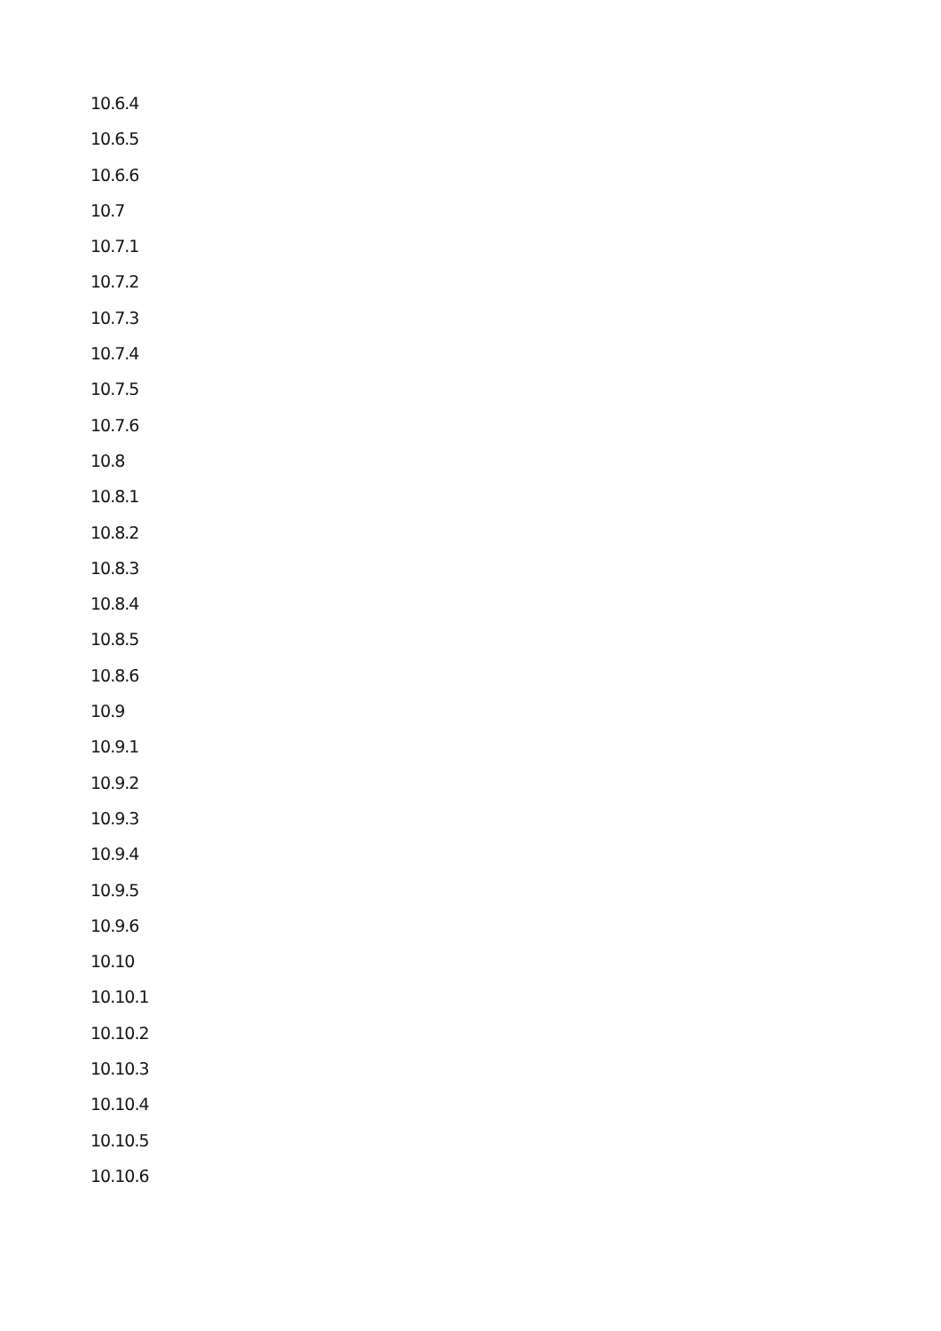10.6.4
10.6.5
10.6.6
10.7
10.7.1
10.7.2
10.7.3
10.7.4
10.7.5
10.7.6
10.8
10.8.1
10.8.2
10.8.3
10.8.4
10.8.5
10.8.6
10.9
10.9.1
10.9.2
10.9.3
10.9.4
10.9.5
10.9.6
10.10
10.10.1
10.10.2
10.10.3
10.10.4
10.10.5
10.10.6